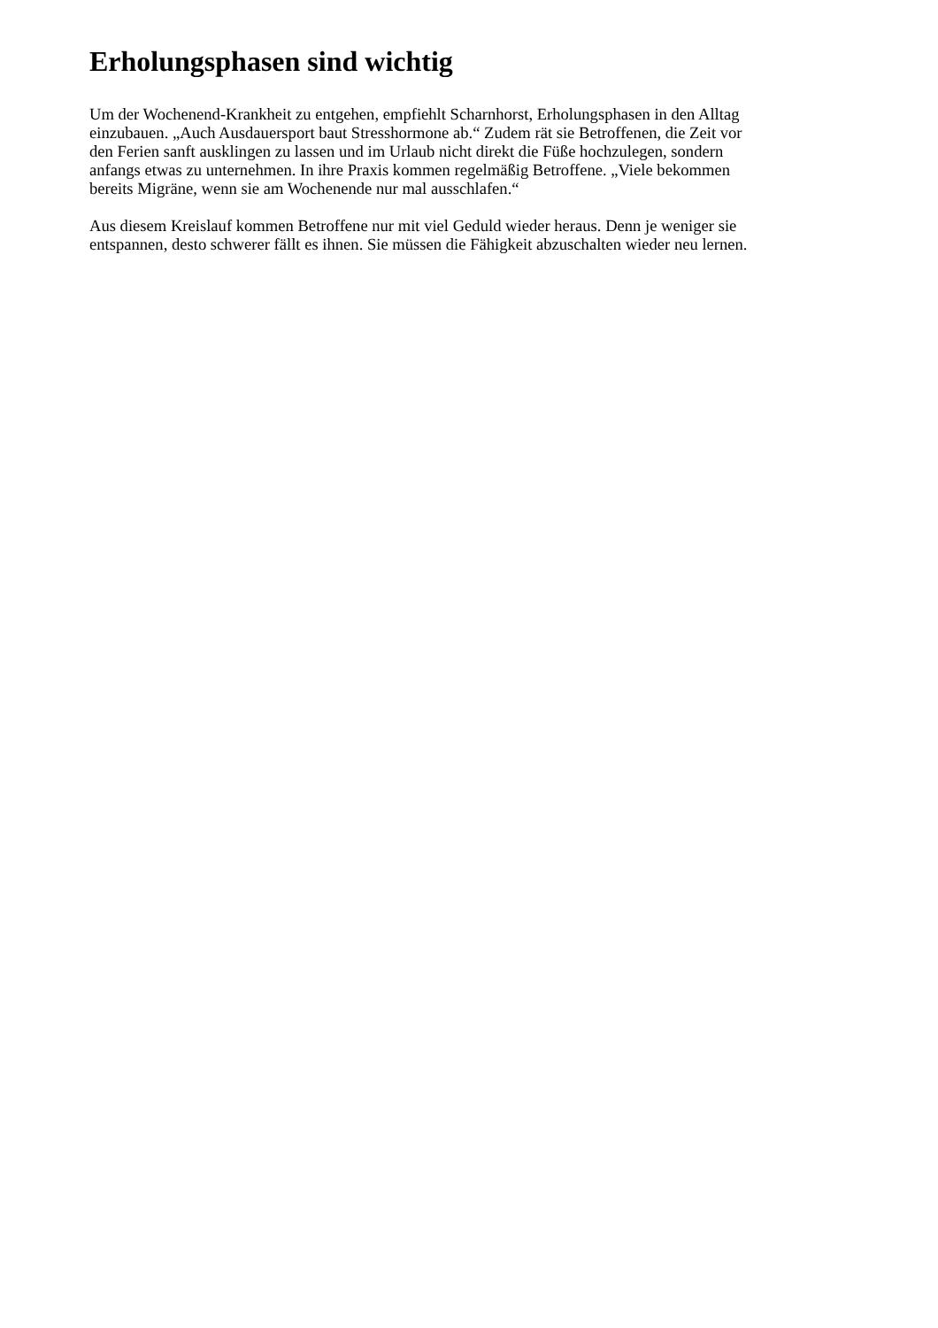Erholungsphasen sind wichtig
Um der Wochenend-Krankheit zu entgehen, empfiehlt Scharnhorst, Erholungsphasen in den Alltag
einzubauen. „Auch Ausdauersport baut Stresshormone ab.“ Zudem rät sie Betroffenen, die Zeit vor
den Ferien sanft ausklingen zu lassen und im Urlaub nicht direkt die Füße hochzulegen, sondern
anfangs etwas zu unternehmen. In ihre Praxis kommen regelmäßig Betroffene. „Viele bekommen
bereits Migräne, wenn sie am Wochenende nur mal ausschlafen.“
Aus diesem Kreislauf kommen Betroffene nur mit viel Geduld wieder heraus. Denn je weniger sie
entspannen, desto schwerer fällt es ihnen. Sie müssen die Fähigkeit abzuschalten wieder neu lernen.